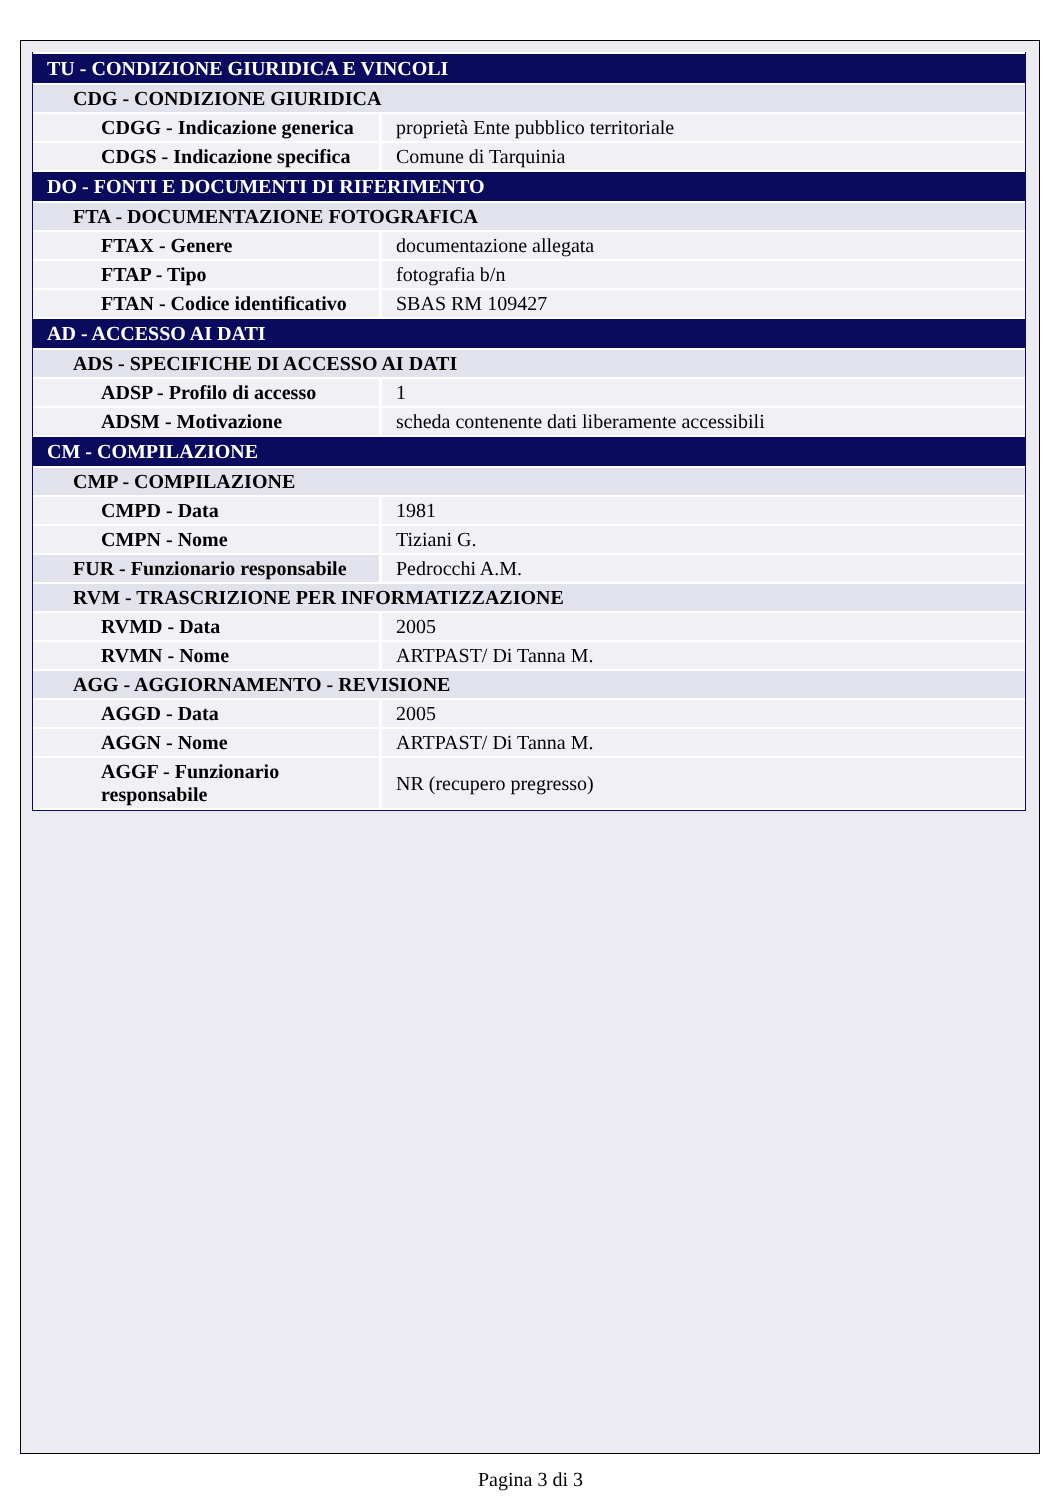| TU - CONDIZIONE GIURIDICA E VINCOLI | |
| CDG - CONDIZIONE GIURIDICA | |
| CDGG - Indicazione generica | proprietà Ente pubblico territoriale |
| CDGS - Indicazione specifica | Comune di Tarquinia |
| DO - FONTI E DOCUMENTI DI RIFERIMENTO | |
| FTA - DOCUMENTAZIONE FOTOGRAFICA | |
| FTAX - Genere | documentazione allegata |
| FTAP - Tipo | fotografia b/n |
| FTAN - Codice identificativo | SBAS RM 109427 |
| AD - ACCESSO AI DATI | |
| ADS - SPECIFICHE DI ACCESSO AI DATI | |
| ADSP - Profilo di accesso | 1 |
| ADSM - Motivazione | scheda contenente dati liberamente accessibili |
| CM - COMPILAZIONE | |
| CMP - COMPILAZIONE | |
| CMPD - Data | 1981 |
| CMPN - Nome | Tiziani G. |
| FUR - Funzionario responsabile | Pedrocchi A.M. |
| RVM - TRASCRIZIONE PER INFORMATIZZAZIONE | |
| RVMD - Data | 2005 |
| RVMN - Nome | ARTPAST/ Di Tanna M. |
| AGG - AGGIORNAMENTO - REVISIONE | |
| AGGD - Data | 2005 |
| AGGN - Nome | ARTPAST/ Di Tanna M. |
| AGGF - Funzionario responsabile | NR (recupero pregresso) |
Pagina 3 di 3